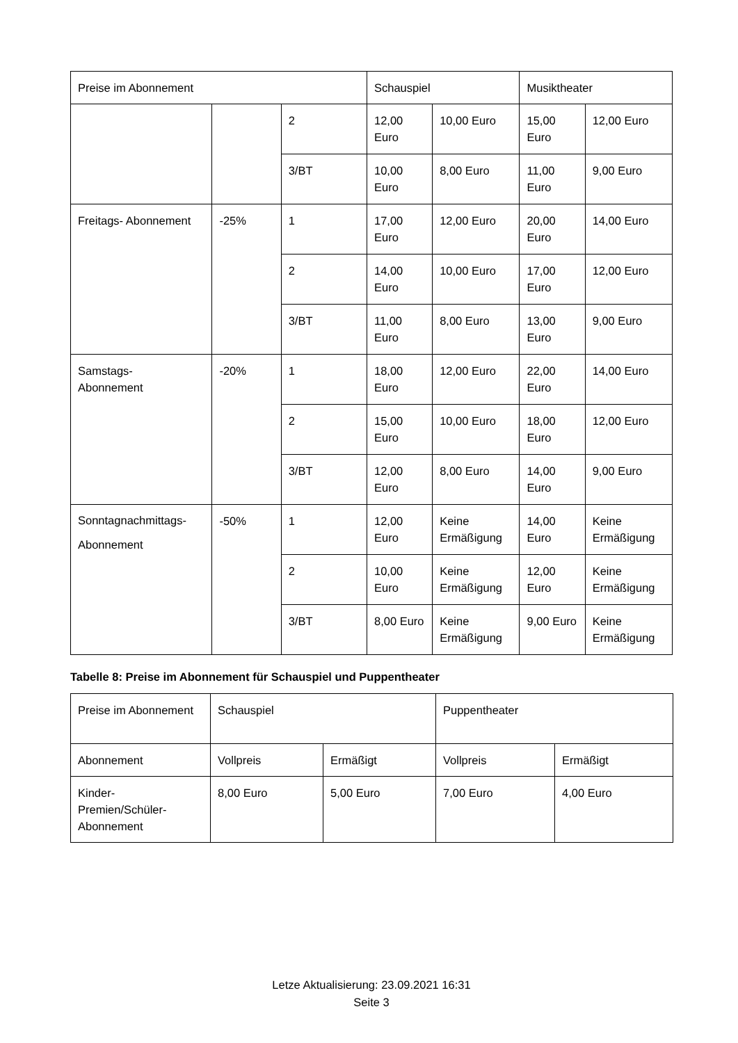| Preise im Abonnement | | | Schauspiel | | Musiktheater | |
| | | 2 | 12,00 Euro | 10,00 Euro | 15,00 Euro | 12,00 Euro |
| | | 3/BT | 10,00 Euro | 8,00 Euro | 11,00 Euro | 9,00 Euro |
| Freitags- Abonnement | -25% | 1 | 17,00 Euro | 12,00 Euro | 20,00 Euro | 14,00 Euro |
| | | 2 | 14,00 Euro | 10,00 Euro | 17,00 Euro | 12,00 Euro |
| | | 3/BT | 11,00 Euro | 8,00 Euro | 13,00 Euro | 9,00 Euro |
| Samstags- Abonnement | -20% | 1 | 18,00 Euro | 12,00 Euro | 22,00 Euro | 14,00 Euro |
| | | 2 | 15,00 Euro | 10,00 Euro | 18,00 Euro | 12,00 Euro |
| | | 3/BT | 12,00 Euro | 8,00 Euro | 14,00 Euro | 9,00 Euro |
| Sonntagnachmittags- Abonnement | -50% | 1 | 12,00 Euro | Keine Ermäßigung | 14,00 Euro | Keine Ermäßigung |
| | | 2 | 10,00 Euro | Keine Ermäßigung | 12,00 Euro | Keine Ermäßigung |
| | | 3/BT | 8,00 Euro | Keine Ermäßigung | 9,00 Euro | Keine Ermäßigung |
Tabelle 8: Preise im Abonnement für Schauspiel und Puppentheater
| Preise im Abonnement | Schauspiel | | Puppentheater | |
| Abonnement | Vollpreis | Ermäßigt | Vollpreis | Ermäßigt |
| Kinder- Premien/Schüler- Abonnement | 8,00 Euro | 5,00 Euro | 7,00 Euro | 4,00 Euro |
Letze Aktualisierung: 23.09.2021 16:31
Seite 3